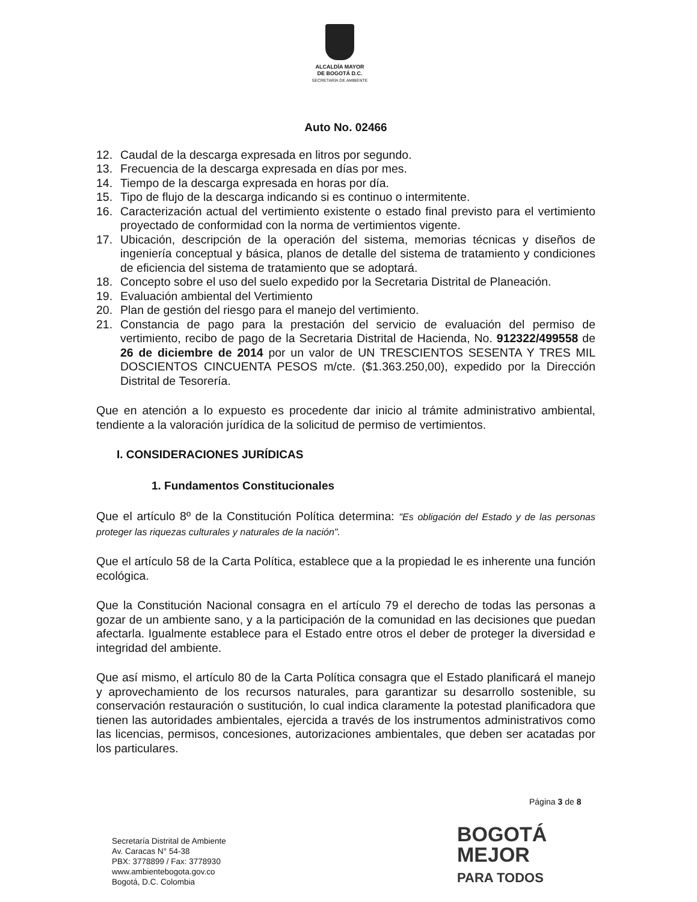ALCALDÍA MAYOR
DE BOGOTÁ D.C.
SECRETARÍA DE AMBIENTE
Auto No. 02466
12. Caudal de la descarga expresada en litros por segundo.
13. Frecuencia de la descarga expresada en días por mes.
14. Tiempo de la descarga expresada en horas por día.
15. Tipo de flujo de la descarga indicando si es continuo o intermitente.
16. Caracterización actual del vertimiento existente o estado final previsto para el vertimiento proyectado de conformidad con la norma de vertimientos vigente.
17. Ubicación, descripción de la operación del sistema, memorias técnicas y diseños de ingeniería conceptual y básica, planos de detalle del sistema de tratamiento y condiciones de eficiencia del sistema de tratamiento que se adoptará.
18. Concepto sobre el uso del suelo expedido por la Secretaria Distrital de Planeación.
19. Evaluación ambiental del Vertimiento
20. Plan de gestión del riesgo para el manejo del vertimiento.
21. Constancia de pago para la prestación del servicio de evaluación del permiso de vertimiento, recibo de pago de la Secretaria Distrital de Hacienda, No. 912322/499558 de 26 de diciembre de 2014 por un valor de UN TRESCIENTOS SESENTA Y TRES MIL DOSCIENTOS CINCUENTA PESOS m/cte. ($1.363.250,00), expedido por la Dirección Distrital de Tesorería.
Que en atención a lo expuesto es procedente dar inicio al trámite administrativo ambiental, tendiente a la valoración jurídica de la solicitud de permiso de vertimientos.
I. CONSIDERACIONES JURÍDICAS
1. Fundamentos Constitucionales
Que el artículo 8º de la Constitución Política determina: "Es obligación del Estado y de las personas proteger las riquezas culturales y naturales de la nación".
Que el artículo 58 de la Carta Política, establece que a la propiedad le es inherente una función ecológica.
Que la Constitución Nacional consagra en el artículo 79 el derecho de todas las personas a gozar de un ambiente sano, y a la participación de la comunidad en las decisiones que puedan afectarla. Igualmente establece para el Estado entre otros el deber de proteger la diversidad e integridad del ambiente.
Que así mismo, el artículo 80 de la Carta Política consagra que el Estado planificará el manejo y aprovechamiento de los recursos naturales, para garantizar su desarrollo sostenible, su conservación restauración o sustitución, lo cual indica claramente la potestad planificadora que tienen las autoridades ambientales, ejercida a través de los instrumentos administrativos como las licencias, permisos, concesiones, autorizaciones ambientales, que deben ser acatadas por los particulares.
Página 3 de 8
Secretaría Distrital de Ambiente
Av. Caracas N° 54-38
PBX: 3778899 / Fax: 3778930
www.ambientebogota.gov.co
Bogotá, D.C. Colombia
BOGOTÁ
MEJOR
PARA TODOS